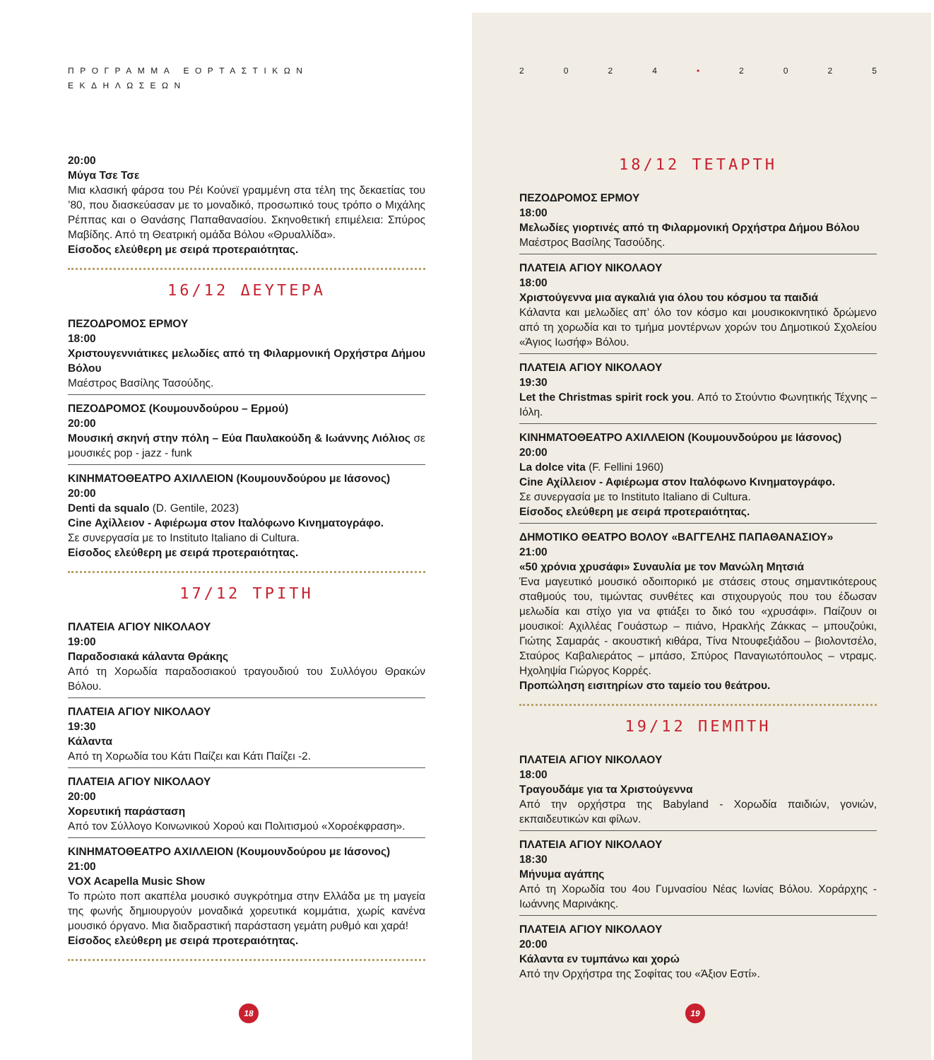ΠΡΟΓΡΑΜΜΑ ΕΟΡΤΑΣΤΙΚΩΝ ΕΚΔΗΛΩΣΕΩΝ
20:00
Μύγα Τσε Τσε
Μια κλασική φάρσα του Ρέι Κούνεϊ γραμμένη στα τέλη της δεκαετίας του ’80, που διασκεύασαν με το μοναδικό, προσωπικό τους τρόπο ο Μιχάλης Ρέππας και ο Θανάσης Παπαθανασίου. Σκηνοθετική επιμέλεια: Σπύρος Μαβίδης. Από τη Θεατρική ομάδα Βόλου «Θρυαλλίδα».
Είσοδος ελεύθερη με σειρά προτεραιότητας.
16/12 ΔΕΥΤΕΡΑ
ΠΕΖΟΔΡΟΜΟΣ ΕΡΜΟΥ
18:00
Χριστουγεννιάτικες μελωδίες από τη Φιλαρμονική Ορχήστρα Δήμου Βόλου
Μαέστρος Βασίλης Τασούδης.
ΠΕΖΟΔΡΟΜΟΣ (Κουμουνδούρου – Ερμού)
20:00
Μουσική σκηνή στην πόλη – Εύα Παυλακούδη & Ιωάννης Λιόλιος σε μουσικές pop - jazz - funk
ΚΙΝΗΜΑΤΟΘΕΑΤΡΟ ΑΧΙΛΛΕΙΟΝ (Κουμουνδούρου με Ιάσονος)
20:00
Denti da squalo (D. Gentile, 2023)
Cine Αχίλλειον - Αφιέρωμα στον Ιταλόφωνο Κινηματογράφο.
Σε συνεργασία με το Instituto Italiano di Cultura.
Είσοδος ελεύθερη με σειρά προτεραιότητας.
17/12 ΤΡΙΤΗ
ΠΛΑΤΕΙΑ ΑΓΙΟΥ ΝΙΚΟΛΑΟΥ
19:00
Παραδοσιακά κάλαντα Θράκης
Από τη Χορωδία παραδοσιακού τραγουδιού του Συλλόγου Θρακών Βόλου.
ΠΛΑΤΕΙΑ ΑΓΙΟΥ ΝΙΚΟΛΑΟΥ
19:30
Κάλαντα
Από τη Χορωδία του Κάτι Παίζει και Κάτι Παίζει -2.
ΠΛΑΤΕΙΑ ΑΓΙΟΥ ΝΙΚΟΛΑΟΥ
20:00
Χορευτική παράσταση
Από τον Σύλλογο Κοινωνικού Χορού και Πολιτισμού «Χοροέκφραση».
ΚΙΝΗΜΑΤΟΘΕΑΤΡΟ ΑΧΙΛΛΕΙΟΝ (Κουμουνδούρου με Ιάσονος)
21:00
VOX Acapella Music Show
Το πρώτο ποπ ακαπέλα μουσικό συγκρότημα στην Ελλάδα με τη μαγεία της φωνής δημιουργούν μοναδικά χορευτικά κομμάτια, χωρίς κανένα μουσικό όργανο. Μια διαδραστική παράσταση γεμάτη ρυθμό και χαρά!
Είσοδος ελεύθερη με σειρά προτεραιότητας.
18
2024 • 2025
18/12 ΤΕΤΑΡΤΗ
ΠΕΖΟΔΡΟΜΟΣ ΕΡΜΟΥ
18:00
Μελωδίες γιορτινές από τη Φιλαρμονική Ορχήστρα Δήμου Βόλου
Μαέστρος Βασίλης Τασούδης.
ΠΛΑΤΕΙΑ ΑΓΙΟΥ ΝΙΚΟΛΑΟΥ
18:00
Χριστούγεννα μια αγκαλιά για όλου του κόσμου τα παιδιά
Κάλαντα και μελωδίες απ’ όλο τον κόσμο και μουσικοκινητικό δρώμενο από τη χορωδία και το τμήμα μοντέρνων χορών του Δημοτικού Σχολείου «Άγιος Ιωσήφ» Βόλου.
ΠΛΑΤΕΙΑ ΑΓΙΟΥ ΝΙΚΟΛΑΟΥ
19:30
Let the Christmas spirit rock you. Από το Στούντιο Φωνητικής Τέχνης – Ιόλη.
ΚΙΝΗΜΑΤΟΘΕΑΤΡΟ ΑΧΙΛΛΕΙΟΝ (Κουμουνδούρου με Ιάσονος)
20:00
La dolce vita (F. Fellini 1960)
Cine Αχίλλειον - Αφιέρωμα στον Ιταλόφωνο Κινηματογράφο.
Σε συνεργασία με το Instituto Italiano di Cultura.
Είσοδος ελεύθερη με σειρά προτεραιότητας.
ΔΗΜΟΤΙΚΟ ΘΕΑΤΡΟ ΒΟΛΟΥ «ΒΑΓΓΕΛΗΣ ΠΑΠΑΘΑΝΑΣΙΟΥ»
21:00
«50 χρόνια χρυσάφι» Συναυλία με τον Μανώλη Μητσιά
Ένα μαγευτικό μουσικό οδοιπορικό με στάσεις στους σημαντικότερους σταθμούς του, τιμώντας συνθέτες και στιχουργούς που του έδωσαν μελωδία και στίχο για να φτιάξει το δικό του «χρυσάφι». Παίζουν οι μουσικοί: Αχιλλέας Γουάστωρ – πιάνο, Ηρακλής Ζάκκας – μπουζούκι, Γιώτης Σαμαράς - ακουστική κιθάρα, Τίνα Ντουφεξιάδου – βιολοντσέλο, Σταύρος Καβαλιεράτος – μπάσο, Σπύρος Παναγιωτόπουλος – ντραμς. Ηχοληψία Γιώργος Κορρές.
Προπώληση εισιτηρίων στο ταμείο του θεάτρου.
19/12 ΠΕΜΠΤΗ
ΠΛΑΤΕΙΑ ΑΓΙΟΥ ΝΙΚΟΛΑΟΥ
18:00
Τραγουδάμε για τα Χριστούγεννα
Από την ορχήστρα της Babyland - Χορωδία παιδιών, γονιών, εκπαιδευτικών και φίλων.
ΠΛΑΤΕΙΑ ΑΓΙΟΥ ΝΙΚΟΛΑΟΥ
18:30
Μήνυμα αγάπης
Από τη Χορωδία του 4ου Γυμνασίου Νέας Ιωνίας Βόλου. Χοράρχης - Ιωάννης Μαρινάκης.
ΠΛΑΤΕΙΑ ΑΓΙΟΥ ΝΙΚΟΛΑΟΥ
20:00
Κάλαντα εν τυμπάνω και χορώ
Από την Ορχήστρα της Σοφίτας του «Άξιον Εστί».
19